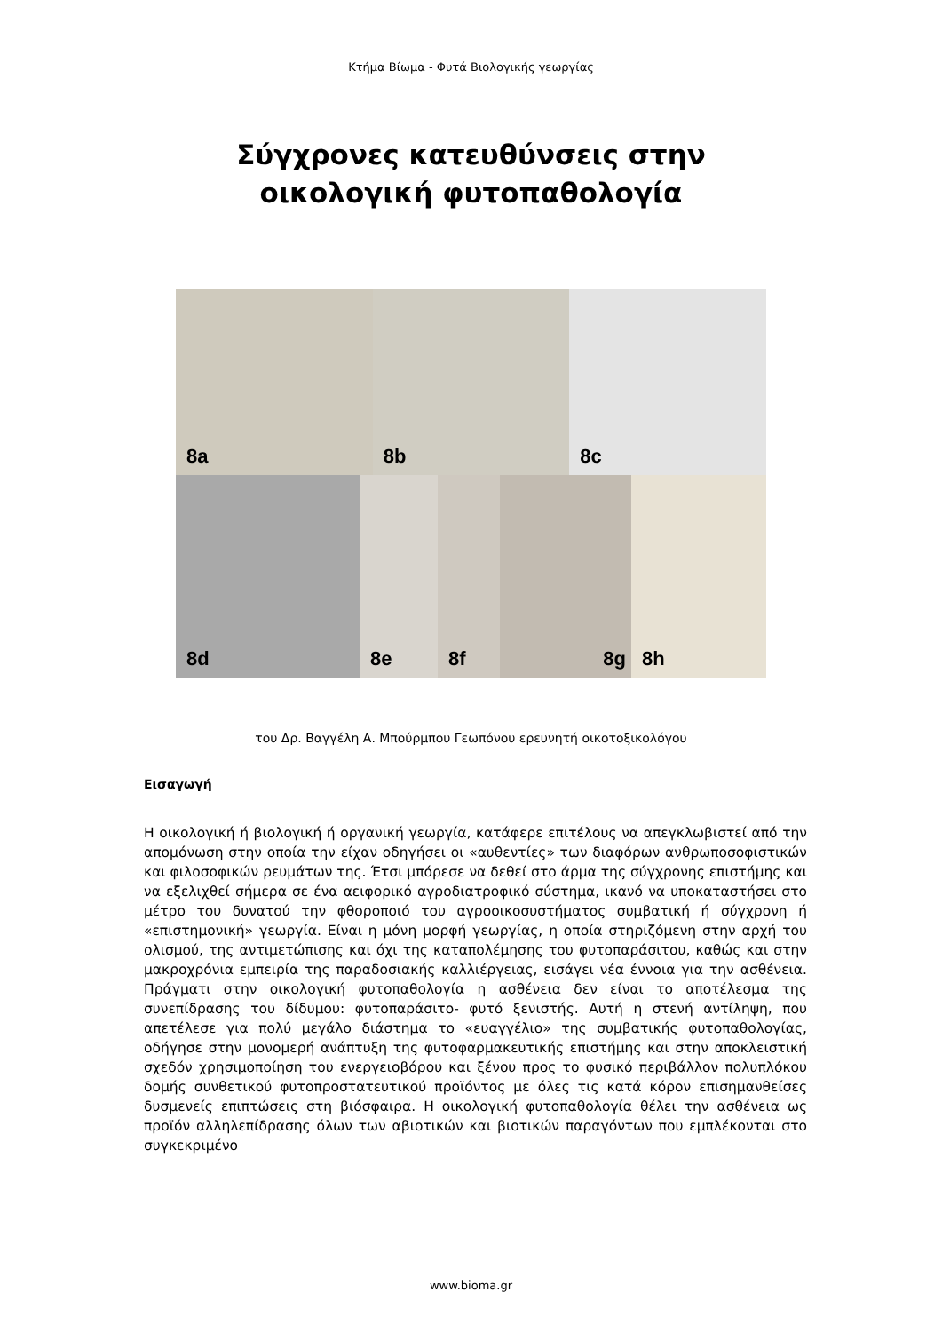Κτήμα Βίωμα - Φυτά Βιολογικής γεωργίας
Σύγχρονες κατευθύνσεις στην
οικολογική φυτοπαθολογία
8a
8b
8c
8d
8e
8f
8g
8h
του Δρ. Βαγγέλη Α. Μπούρμπου Γεωπόνου ερευνητή οικοτοξικολόγου
Εισαγωγή
Η οικολογική ή βιολογική ή οργανική γεωργία, κατάφερε επιτέλους να απεγκλωβιστεί από την απομόνωση στην οποία την είχαν οδηγήσει οι «αυθεντίες» των διαφόρων ανθρωποσοφιστικών και φιλοσοφικών ρευμάτων της. Έτσι μπόρεσε να δεθεί στο άρμα της σύγχρονης επιστήμης και να εξελιχθεί σήμερα σε ένα αειφορικό αγροδιατροφικό σύστημα, ικανό να υποκαταστήσει στο μέτρο του δυνατού την φθοροποιό του αγροοικοσυστήματος συμβατική ή σύγχρονη ή «επιστημονική» γεωργία. Είναι η μόνη μορφή γεωργίας, η οποία στηριζόμενη στην αρχή του ολισμού, της αντιμετώπισης και όχι της καταπολέμησης του φυτοπαράσιτου, καθώς και στην μακροχρόνια εμπειρία της παραδοσιακής καλλιέργειας, εισάγει νέα έννοια για την ασθένεια. Πράγματι στην οικολογική φυτοπαθολογία η ασθένεια δεν είναι το αποτέλεσμα της συνεπίδρασης του δίδυμου: φυτοπαράσιτο- φυτό ξενιστής. Αυτή η στενή αντίληψη, που απετέλεσε για πολύ μεγάλο διάστημα το «ευαγγέλιο» της συμβατικής φυτοπαθολογίας, οδήγησε στην μονομερή ανάπτυξη της φυτοφαρμακευτικής επιστήμης και στην αποκλειστική σχεδόν χρησιμοποίηση του ενεργειοβόρου και ξένου προς το φυσικό περιβάλλον πολυπλόκου δομής συνθετικού φυτοπροστατευτικού προϊόντος με όλες τις κατά κόρον επισημανθείσες δυσμενείς επιπτώσεις στη βιόσφαιρα. Η οικολογική φυτοπαθολογία θέλει την ασθένεια ως προϊόν αλληλεπίδρασης όλων των αβιοτικών και βιοτικών παραγόντων που εμπλέκονται στο συγκεκριμένο
www.bioma.gr